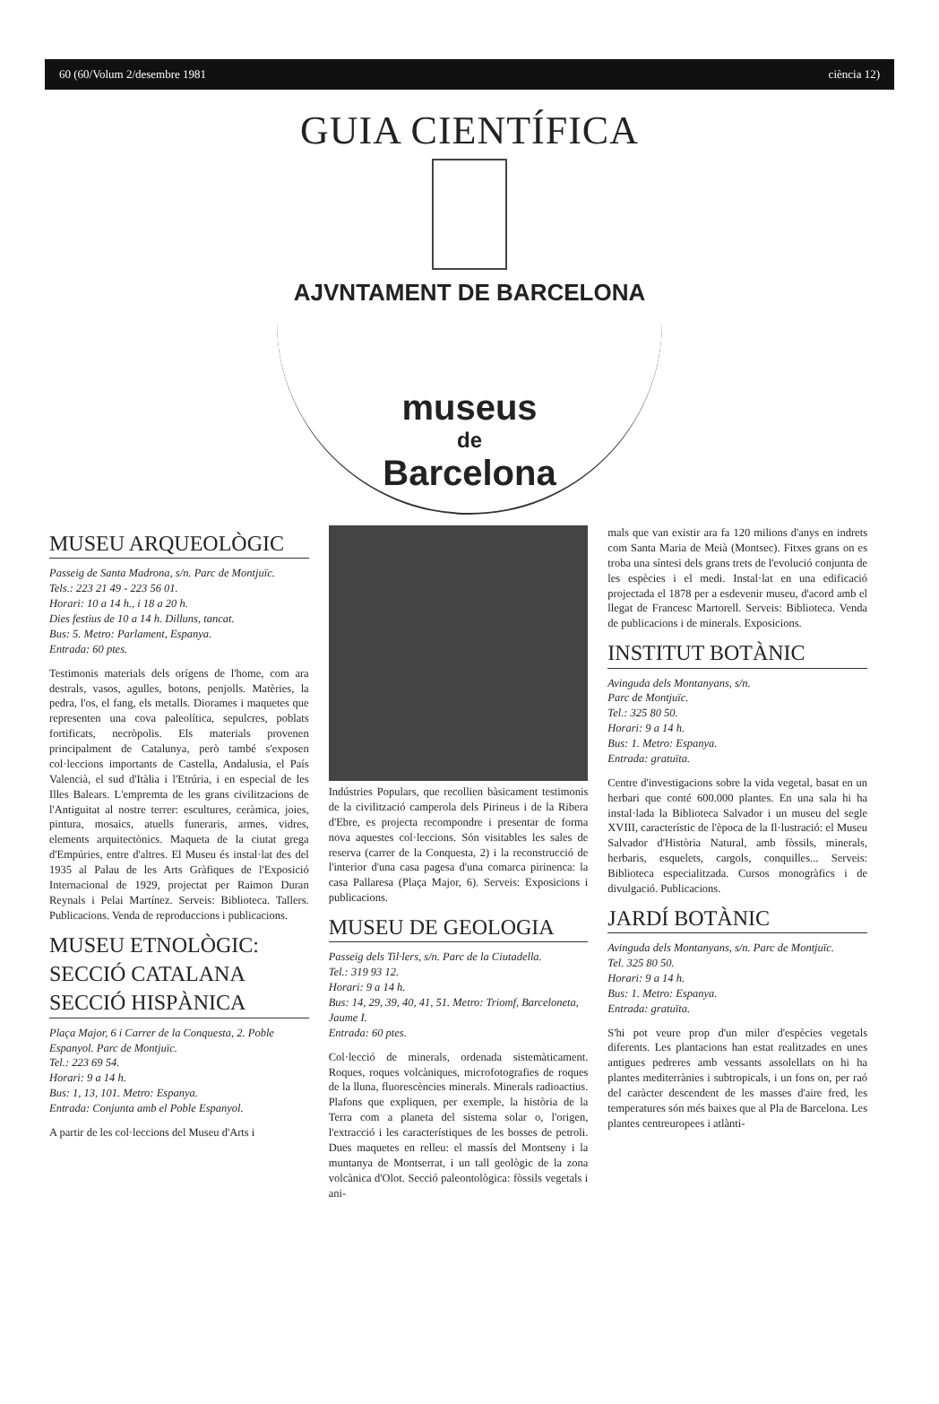60 (60/Volum 2/desembre 1981 ciència 12)
GUIA CIENTÍFICA
AJVNTAMENT DE BARCELONA
museus
de
Barcelona
MUSEU ARQUEOLÒGIC
Passeig de Santa Madrona, s/n. Parc de Montjuïc.
Tels.: 223 21 49 - 223 56 01.
Horari: 10 a 14 h., i 18 a 20 h.
Dies festius de 10 a 14 h. Dilluns, tancat.
Bus: 5. Metro: Parlament, Espanya.
Entrada: 60 ptes.
Testimonis materials dels orígens de l'home, com ara destrals, vasos, agulles, botons, penjolls. Matèries, la pedra, l'os, el fang, els metalls. Diorames i maquetes que representen una cova paleolítica, sepulcres, poblats fortificats, necròpolis. Els materials provenen principalment de Catalunya, però també s'exposen col·leccions importants de Castella, Andalusia, el País Valencià, el sud d'Itàlia i l'Etrúria, i en especial de les Illes Balears. L'empremta de les grans civilitzacions de l'Antiguitat al nostre terrer: escultures, ceràmica, joies, pintura, mosaics, atuells funeraris, armes, vidres, elements arquitectònics. Maqueta de la ciutat grega d'Empúries, entre d'altres. El Museu és instal·lat des del 1935 al Palau de les Arts Gràfiques de l'Exposició Internacional de 1929, projectat per Raimon Duran Reynals i Pelai Martínez. Serveis: Biblioteca. Tallers. Publicacions. Venda de reproduccions i publicacions.
MUSEU ETNOLÒGIC: SECCIÓ CATALANA SECCIÓ HISPÀNICA
Plaça Major, 6 i Carrer de la Conquesta, 2. Poble Espanyol. Parc de Montjuïc.
Tel.: 223 69 54.
Horari: 9 a 14 h.
Bus: 1, 13, 101. Metro: Espanya.
Entrada: Conjunta amb el Poble Espanyol.
A partir de les col·leccions del Museu d'Arts i
Indústries Populars, que recollien bàsicament testimonis de la civilització camperola dels Pirineus i de la Ribera d'Ebre, es projecta recompondre i presentar de forma nova aquestes col·leccions. Són visitables les sales de reserva (carrer de la Conquesta, 2) i la reconstrucció de l'interior d'una casa pagesa d'una comarca pirinenca: la casa Pallaresa (Plaça Major, 6). Serveis: Exposicions i publicacions.
MUSEU DE GEOLOGIA
Passeig dels Til·lers, s/n. Parc de la Ciutadella.
Tel.: 319 93 12.
Horari: 9 a 14 h.
Bus: 14, 29, 39, 40, 41, 51. Metro: Triomf, Barceloneta, Jaume I.
Entrada: 60 ptes.
Col·lecció de minerals, ordenada sistemàticament. Roques, roques volcàniques, microfotografies de roques de la lluna, fluorescències minerals. Minerals radioactius. Plafons que expliquen, per exemple, la història de la Terra com a planeta del sistema solar o, l'origen, l'extracció i les característiques de les bosses de petroli. Dues maquetes en relleu: el massís del Montseny i la muntanya de Montserrat, i un tall geològic de la zona volcànica d'Olot. Secció paleontològica: fòssils vegetals i ani-
mals que van existir ara fa 120 milions d'anys en indrets com Santa Maria de Meià (Montsec). Fitxes grans on es troba una síntesi dels grans trets de l'evolució conjunta de les espècies i el medi. Instal·lat en una edificació projectada el 1878 per a esdevenir museu, d'acord amb el llegat de Francesc Martorell. Serveis: Biblioteca. Venda de publicacions i de minerals. Exposicions.
INSTITUT BOTÀNIC
Avinguda dels Montanyans, s/n.
Parc de Montjuïc.
Tel.: 325 80 50.
Horari: 9 a 14 h.
Bus: 1. Metro: Espanya.
Entrada: gratuïta.
Centre d'investigacions sobre la vida vegetal, basat en un herbari que conté 600.000 plantes. En una sala hi ha instal·lada la Biblioteca Salvador i un museu del segle XVIII, característic de l'època de la Il·lustració: el Museu Salvador d'Història Natural, amb fòssils, minerals, herbaris, esquelets, cargols, conquilles... Serveis: Biblioteca especialitzada. Cursos monogràfics i de divulgació. Publicacions.
JARDÍ BOTÀNIC
Avinguda dels Montanyans, s/n. Parc de Montjuïc.
Tel. 325 80 50.
Horari: 9 a 14 h.
Bus: 1. Metro: Espanya.
Entrada: gratuïta.
S'hi pot veure prop d'un miler d'espècies vegetals diferents. Les plantacions han estat realitzades en unes antigues pedreres amb vessants assolellats on hi ha plantes mediterrànies i subtropicals, i un fons on, per raó del caràcter descendent de les masses d'aire fred, les temperatures són més baixes que al Pla de Barcelona. Les plantes centreuropees i atlànti-